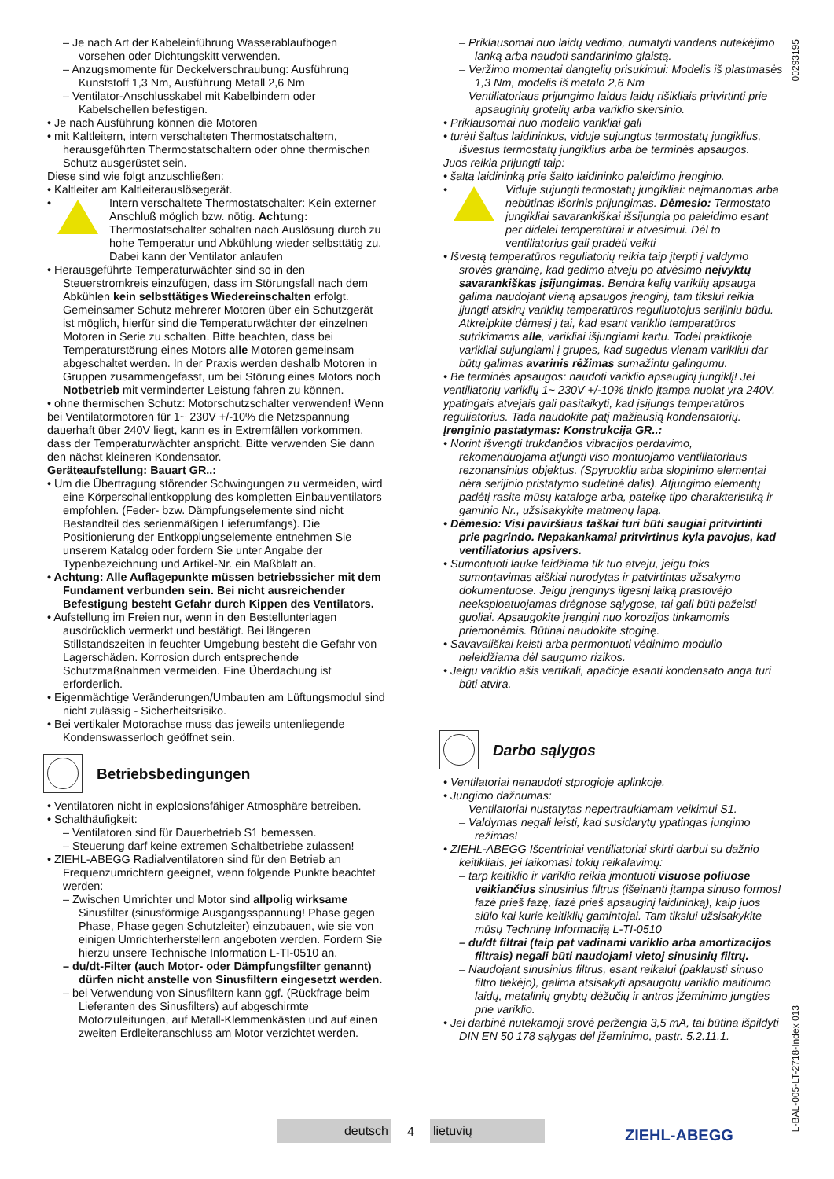00293195
– Je nach Art der Kabeleinführung Wasserablaufbogen vorsehen oder Dichtungskitt verwenden.
– Anzugsmomente für Deckelverschraubung: Ausführung Kunststoff 1,3 Nm, Ausführung Metall 2,6 Nm
– Ventilator-Anschlusskabel mit Kabelbindern oder Kabelschellen befestigen.
• Je nach Ausführung können die Motoren
• mit Kaltleitern, intern verschalteten Thermostatschaltern, herausgeführten Thermostatschaltern oder ohne thermischen Schutz ausgerüstet sein.
Diese sind wie folgt anzuschließen:
• Kaltleiter am Kaltleiterauslösegerät.
•
Intern verschaltete Thermostatschalter: Kein externer Anschluß möglich bzw. nötig. Achtung: Thermostatschalter schalten nach Auslösung durch zu hohe Temperatur und Abkühlung wieder selbsttätig zu. Dabei kann der Ventilator anlaufen
• Herausgeführte Temperaturwächter sind so in den Steuerstromkreis einzufügen, dass im Störungsfall nach dem Abkühlen kein selbsttätiges Wiedereinschalten erfolgt. Gemeinsamer Schutz mehrerer Motoren über ein Schutzgerät ist möglich, hierfür sind die Temperaturwächter der einzelnen Motoren in Serie zu schalten. Bitte beachten, dass bei Temperaturstörung eines Motors alle Motoren gemeinsam abgeschaltet werden. In der Praxis werden deshalb Motoren in Gruppen zusammengefasst, um bei Störung eines Motors noch Notbetrieb mit verminderter Leistung fahren zu können.
• ohne thermischen Schutz: Motorschutzschalter verwenden! Wenn bei Ventilatormotoren für 1~ 230V +/-10% die Netzspannung dauerhaft über 240V liegt, kann es in Extremfällen vorkommen, dass der Temperaturwächter anspricht. Bitte verwenden Sie dann den nächst kleineren Kondensator.
Geräteaufstellung: Bauart GR..:
• Um die Übertragung störender Schwingungen zu vermeiden, wird eine Körperschallentkopplung des kompletten Einbauventilators empfohlen. (Feder- bzw. Dämpfungselemente sind nicht Bestandteil des serienmäßigen Lieferumfangs). Die Positionierung der Entkopplungselemente entnehmen Sie unserem Katalog oder fordern Sie unter Angabe der Typenbezeichnung und Artikel-Nr. ein Maßblatt an.
• Achtung: Alle Auflagepunkte müssen betriebssicher mit dem Fundament verbunden sein. Bei nicht ausreichender Befestigung besteht Gefahr durch Kippen des Ventilators.
• Aufstellung im Freien nur, wenn in den Bestellunterlagen ausdrücklich vermerkt und bestätigt. Bei längeren Stillstandszeiten in feuchter Umgebung besteht die Gefahr von Lagerschäden. Korrosion durch entsprechende Schutzmaßnahmen vermeiden. Eine Überdachung ist erforderlich.
• Eigenmächtige Veränderungen/Umbauten am Lüftungsmodul sind nicht zulässig - Sicherheitsrisiko.
• Bei vertikaler Motorachse muss das jeweils untenliegende Kondenswasserloch geöffnet sein.
Betriebsbedingungen
• Ventilatoren nicht in explosionsfähiger Atmosphäre betreiben.
• Schalthäufigkeit:
– Ventilatoren sind für Dauerbetrieb S1 bemessen.
– Steuerung darf keine extremen Schaltbetriebe zulassen!
• ZIEHL-ABEGG Radialventilatoren sind für den Betrieb an Frequenzumrichtern geeignet, wenn folgende Punkte beachtet werden:
– Zwischen Umrichter und Motor sind allpolig wirksame Sinusfilter (sinusförmige Ausgangsspannung! Phase gegen Phase, Phase gegen Schutzleiter) einzubauen, wie sie von einigen Umrichterherstellern angeboten werden. Fordern Sie hierzu unsere Technische Information L-TI-0510 an.
– du/dt-Filter (auch Motor- oder Dämpfungsfilter genannt) dürfen nicht anstelle von Sinusfiltern eingesetzt werden.
– bei Verwendung von Sinusfiltern kann ggf. (Rückfrage beim Lieferanten des Sinusfilters) auf abgeschirmte Motorzuleitungen, auf Metall-Klemmenkästen und auf einen zweiten Erdleiteranschluss am Motor verzichtet werden.
– Priklausomai nuo laidų vedimo, numatyti vandens nutekėjimo lanką arba naudoti sandarinimo glaistą.
– Veržimo momentai dangtelių prisukimui: Modelis iš plastmasės 1,3 Nm, modelis iš metalo 2,6 Nm
– Ventiliatoriaus prijungimo laidus laidų rišikliais pritvirtinti prie apsauginių grotelių arba variklio skersinio.
• Priklausomai nuo modelio varikliai gali
• turėti šaltus laidininkus, viduje sujungtus termostatų jungiklius, išvestus termostatų jungiklius arba be terminės apsaugos.
Juos reikia prijungti taip:
• šaltą laidininką prie šalto laidininko paleidimo įrenginio.
•
Viduje sujungti termostatų jungikliai: neįmanomas arba nebūtinas išorinis prijungimas. Dėmesio: Termostato jungikliai savarankiškai išsijungia po paleidimo esant per didelei temperatūrai ir atvėsimui. Dėl to ventiliatorius gali pradėti veikti
• Išvestą temperatūros reguliatorių reikia taip įterpti į valdymo srovės grandinę, kad gedimo atveju po atvėsimo neįvyktų savarankiškas įsijungimas. Bendra kelių variklių apsauga galima naudojant vieną apsaugos įrenginį, tam tikslui reikia įjungti atskirų variklių temperatūros reguliuotojus serijiniu būdu. Atkreipkite dėmesį į tai, kad esant variklio temperatūros sutrikimams alle, varikliai išjungiami kartu. Todėl praktikoje varikliai sujungiami į grupes, kad sugedus vienam varikliui dar būtų galimas avarinis rėžimas sumažintu galingumu.
• Be terminės apsaugos: naudoti variklio apsauginį jungiklį! Jei ventiliatorių variklių 1~ 230V +/-10% tinklo įtampa nuolat yra 240V, ypatingais atvejais gali pasitaikyti, kad įsijungs temperatūros reguliatorius. Tada naudokite patį mažiausią kondensatorių.
Įrenginio pastatymas: Konstrukcija GR..:
• Norint išvengti trukdančios vibracijos perdavimo, rekomenduojama atjungti viso montuojamo ventiliatoriaus rezonansinius objektus. (Spyruoklių arba slopinimo elementai nėra serijinio pristatymo sudėtinė dalis). Atjungimo elementų padėtį rasite mūsų kataloge arba, pateikę tipo charakteristiką ir gaminio Nr., užsisakykite matmenų lapą.
• Dėmesio: Visi paviršiaus taškai turi būti saugiai pritvirtinti prie pagrindo. Nepakankamai pritvirtinus kyla pavojus, kad ventiliatorius apsivers.
• Sumontuoti lauke leidžiama tik tuo atveju, jeigu toks sumontavimas aiškiai nurodytas ir patvirtintas užsakymo dokumentuose. Jeigu įrenginys ilgesnį laiką prastovėjo neeksploatuojamas drėgnose sąlygose, tai gali būti pažeisti guoliai. Apsaugokite įrenginį nuo korozijos tinkamomis priemonėmis. Būtinai naudokite stoginę.
• Savavališkai keisti arba permontuoti vėdinimo modulio neleidžiama dėl saugumo rizikos.
• Jeigu variklio ašis vertikali, apačioje esanti kondensato anga turi būti atvira.
Darbo sąlygos
• Ventilatoriai nenaudoti stprogioje aplinkoje.
• Jungimo dažnumas:
– Ventilatoriai nustatytas nepertraukiamam veikimui S1.
– Valdymas negali leisti, kad susidarytų ypatingas jungimo režimas!
• ZIEHL-ABEGG Išcentriniai ventiliatoriai skirti darbui su dažnio keitikliais, jei laikomasi tokių reikalavimų:
– tarp keitiklio ir variklio reikia įmontuoti visuose poliuose veikiančius sinusinius filtrus (išeinanti įtampa sinuso formos! fazė prieš fazę, fazė prieš apsauginį laidininką), kaip juos siūlo kai kurie keitiklių gamintojai. Tam tikslui užsisakykite mūsų Techninę Informaciją L-TI-0510
– du/dt filtrai (taip pat vadinami variklio arba amortizacijos filtrais) negali būti naudojami vietoj sinusinių filtrų.
– Naudojant sinusinius filtrus, esant reikalui (paklausti sinuso filtro tiekėjo), galima atsisakyti apsaugotų variklio maitinimo laidų, metalinių gnybtų dėžučių ir antros įžeminimo jungties prie variklio.
• Jei darbinė nutekamoji srovė peržengia 3,5 mA, tai būtina išpildyti DIN EN 50 178 sąlygas dėl įžeminimo, pastr. 5.2.11.1.
deutsch
4
lietuvių
ZIEHL-ABEGG
L-BAL-005-LT-2718-Index 013